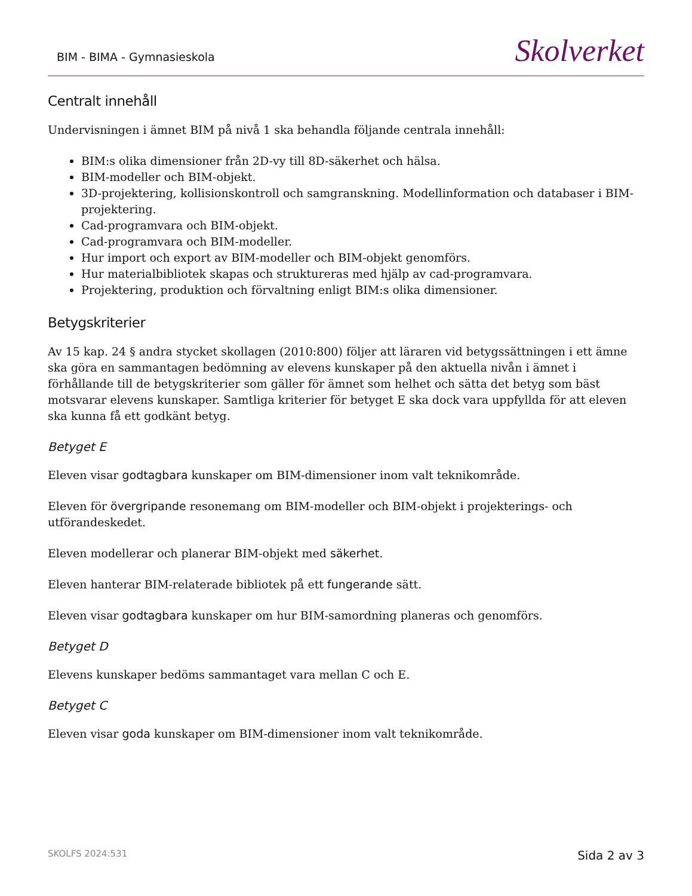BIM - BIMA - Gymnasieskola
Skolverket
Centralt innehåll
Undervisningen i ämnet BIM på nivå 1 ska behandla följande centrala innehåll:
BIM:s olika dimensioner från 2D-vy till 8D-säkerhet och hälsa.
BIM-modeller och BIM-objekt.
3D-projektering, kollisionskontroll och samgranskning. Modellinformation och databaser i BIM-projektering.
Cad-programvara och BIM-objekt.
Cad-programvara och BIM-modeller.
Hur import och export av BIM-modeller och BIM-objekt genomförs.
Hur materialbibliotek skapas och struktureras med hjälp av cad-programvara.
Projektering, produktion och förvaltning enligt BIM:s olika dimensioner.
Betygskriterier
Av 15 kap. 24 § andra stycket skollagen (2010:800) följer att läraren vid betygssättningen i ett ämne ska göra en sammantagen bedömning av elevens kunskaper på den aktuella nivån i ämnet i förhållande till de betygskriterier som gäller för ämnet som helhet och sätta det betyg som bäst motsvarar elevens kunskaper. Samtliga kriterier för betyget E ska dock vara uppfyllda för att eleven ska kunna få ett godkänt betyg.
Betyget E
Eleven visar godtagbara kunskaper om BIM-dimensioner inom valt teknikområde.
Eleven för övergripande resonemang om BIM-modeller och BIM-objekt i projekterings- och utförandeskedet.
Eleven modellerar och planerar BIM-objekt med säkerhet.
Eleven hanterar BIM-relaterade bibliotek på ett fungerande sätt.
Eleven visar godtagbara kunskaper om hur BIM-samordning planeras och genomförs.
Betyget D
Elevens kunskaper bedöms sammantaget vara mellan C och E.
Betyget C
Eleven visar goda kunskaper om BIM-dimensioner inom valt teknikområde.
SKOLFS 2024:531
Sida 2 av 3